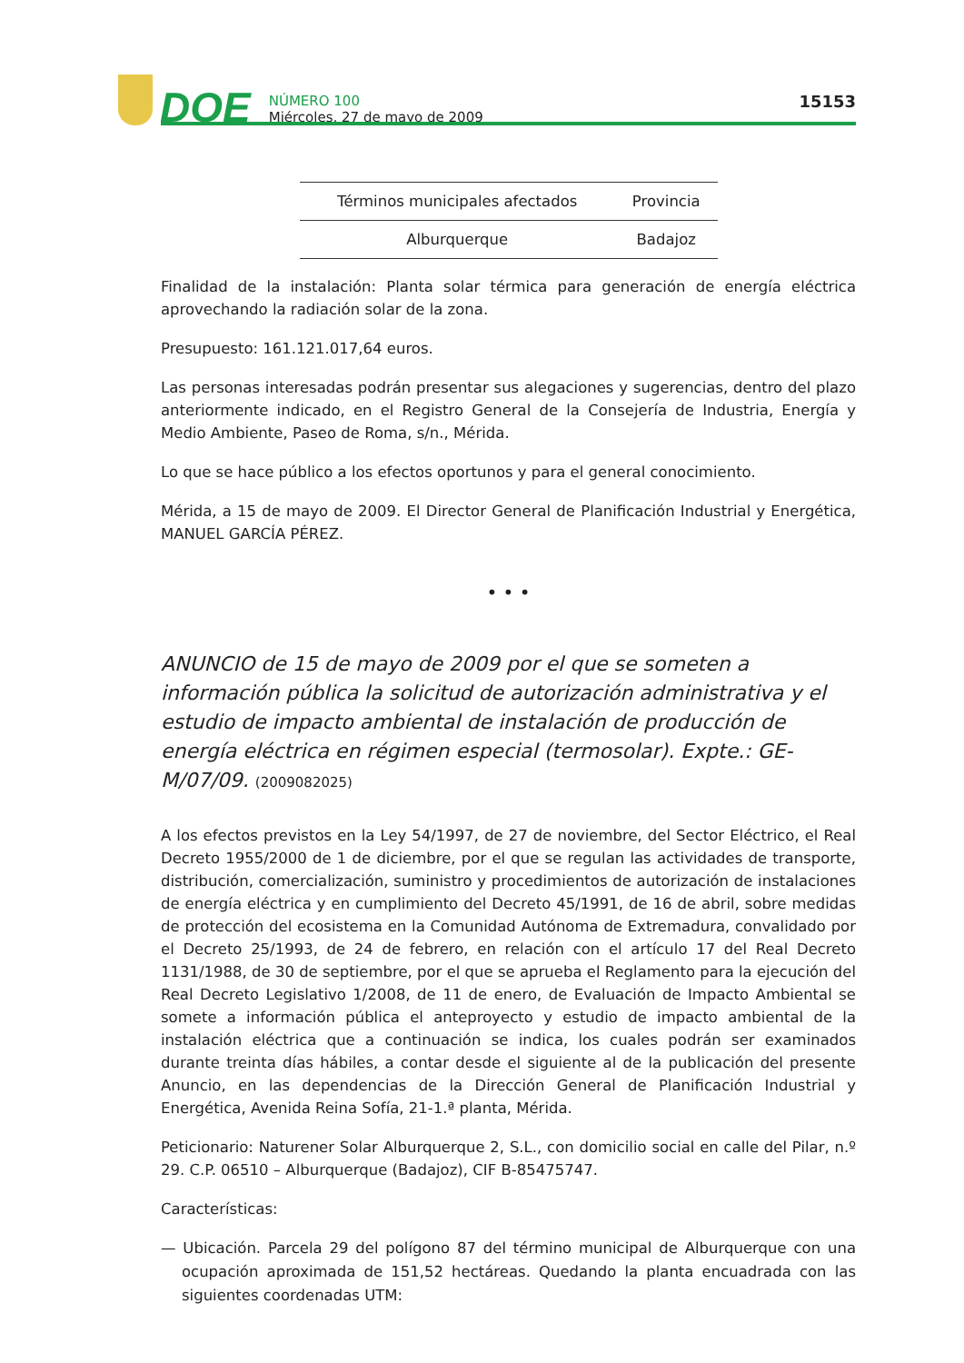DOE
NÚMERO 100
Miércoles, 27 de mayo de 2009
15153
| Términos municipales afectados | Provincia |
| --- | --- |
| Alburquerque | Badajoz |
Finalidad de la instalación: Planta solar térmica para generación de energía eléctrica aprovechando la radiación solar de la zona.
Presupuesto: 161.121.017,64 euros.
Las personas interesadas podrán presentar sus alegaciones y sugerencias, dentro del plazo anteriormente indicado, en el Registro General de la Consejería de Industria, Energía y Medio Ambiente, Paseo de Roma, s/n., Mérida.
Lo que se hace público a los efectos oportunos y para el general conocimiento.
Mérida, a 15 de mayo de 2009. El Director General de Planificación Industrial y Energética, MANUEL GARCÍA PÉREZ.
• • •
ANUNCIO de 15 de mayo de 2009 por el que se someten a información pública la solicitud de autorización administrativa y el estudio de impacto ambiental de instalación de producción de energía eléctrica en régimen especial (termosolar). Expte.: GE-M/07/09. (2009082025)
A los efectos previstos en la Ley 54/1997, de 27 de noviembre, del Sector Eléctrico, el Real Decreto 1955/2000 de 1 de diciembre, por el que se regulan las actividades de transporte, distribución, comercialización, suministro y procedimientos de autorización de instalaciones de energía eléctrica y en cumplimiento del Decreto 45/1991, de 16 de abril, sobre medidas de protección del ecosistema en la Comunidad Autónoma de Extremadura, convalidado por el Decreto 25/1993, de 24 de febrero, en relación con el artículo 17 del Real Decreto 1131/1988, de 30 de septiembre, por el que se aprueba el Reglamento para la ejecución del Real Decreto Legislativo 1/2008, de 11 de enero, de Evaluación de Impacto Ambiental se somete a información pública el anteproyecto y estudio de impacto ambiental de la instalación eléctrica que a continuación se indica, los cuales podrán ser examinados durante treinta días hábiles, a contar desde el siguiente al de la publicación del presente Anuncio, en las dependencias de la Dirección General de Planificación Industrial y Energética, Avenida Reina Sofía, 21-1.ª planta, Mérida.
Peticionario: Naturener Solar Alburquerque 2, S.L., con domicilio social en calle del Pilar, n.º 29. C.P. 06510 – Alburquerque (Badajoz), CIF B-85475747.
Características:
— Ubicación. Parcela 29 del polígono 87 del término municipal de Alburquerque con una ocupación aproximada de 151,52 hectáreas. Quedando la planta encuadrada con las siguientes coordenadas UTM: